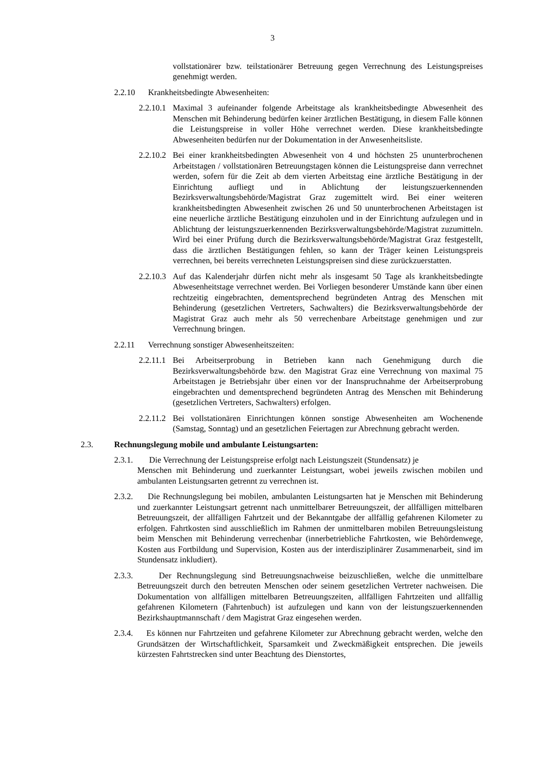3
vollstationärer bzw. teilstationärer Betreuung gegen Verrechnung des Leistungspreises genehmigt werden.
2.2.10 Krankheitsbedingte Abwesenheiten:
2.2.10.1
Maximal 3 aufeinander folgende Arbeitstage als krankheitsbedingte Abwesenheit des Menschen mit Behinderung bedürfen keiner ärztlichen Bestätigung, in diesem Falle können die Leistungspreise in voller Höhe verrechnet werden. Diese krankheitsbedingte Abwesenheiten bedürfen nur der Dokumentation in der Anwesenheitsliste.
2.2.10.2
Bei einer krankheitsbedingten Abwesenheit von 4 und höchsten 25 ununterbrochenen Arbeitstagen / vollstationären Betreuungstagen können die Leistungspreise dann verrechnet werden, sofern für die Zeit ab dem vierten Arbeitstag eine ärztliche Bestätigung in der Einrichtung aufliegt und in Ablichtung der leistungszuerkennenden Bezirksverwaltungsbehörde/Magistrat Graz zugemittelt wird. Bei einer weiteren krankheitsbedingten Abwesenheit zwischen 26 und 50 ununterbrochenen Arbeitstagen ist eine neuerliche ärztliche Bestätigung einzuholen und in der Einrichtung aufzulegen und in Ablichtung der leistungszuerkennenden Bezirksverwaltungsbehörde/Magistrat zuzumitteln. Wird bei einer Prüfung durch die Bezirksverwaltungsbehörde/Magistrat Graz festgestellt, dass die ärztlichen Bestätigungen fehlen, so kann der Träger keinen Leistungspreis verrechnen, bei bereits verrechneten Leistungspreisen sind diese zurückzuerstatten.
2.2.10.3
Auf das Kalenderjahr dürfen nicht mehr als insgesamt 50 Tage als krankheitsbedingte Abwesenheitstage verrechnet werden. Bei Vorliegen besonderer Umstände kann über einen rechtzeitig eingebrachten, dementsprechend begründeten Antrag des Menschen mit Behinderung (gesetzlichen Vertreters, Sachwalters) die Bezirksverwaltungsbehörde der Magistrat Graz auch mehr als 50 verrechenbare Arbeitstage genehmigen und zur Verrechnung bringen.
2.2.11 Verrechnung sonstiger Abwesenheitszeiten:
2.2.11.1
Bei Arbeitserprobung in Betrieben kann nach Genehmigung durch die Bezirksverwaltungsbehörde bzw. den Magistrat Graz eine Verrechnung von maximal 75 Arbeitstagen je Betriebsjahr über einen vor der Inanspruchnahme der Arbeitserprobung eingebrachten und dementsprechend begründeten Antrag des Menschen mit Behinderung (gesetzlichen Vertreters, Sachwalters) erfolgen.
2.2.11.2
Bei vollstationären Einrichtungen können sonstige Abwesenheiten am Wochenende (Samstag, Sonntag) und an gesetzlichen Feiertagen zur Abrechnung gebracht werden.
2.3. Rechnungslegung mobile und ambulante Leistungsarten:
2.3.1. Die Verrechnung der Leistungspreise erfolgt nach Leistungszeit (Stundensatz) je
Menschen mit Behinderung und zuerkannter Leistungsart, wobei jeweils zwischen mobilen und ambulanten Leistungsarten getrennt zu verrechnen ist.
2.3.2. Die Rechnungslegung bei mobilen, ambulanten Leistungsarten hat je Menschen mit Behinderung und zuerkannter Leistungsart getrennt nach unmittelbarer Betreuungszeit, der allfälligen mittelbaren Betreuungszeit, der allfälligen Fahrtzeit und der Bekanntgabe der allfällig gefahrenen Kilometer zu erfolgen. Fahrtkosten sind ausschließlich im Rahmen der unmittelbaren mobilen Betreuungsleistung beim Menschen mit Behinderung verrechenbar (innerbetriebliche Fahrtkosten, wie Behördenwege, Kosten aus Fortbildung und Supervision, Kosten aus der interdisziplinärer Zusammenarbeit, sind im Stundensatz inkludiert).
2.3.3. Der Rechnungslegung sind Betreuungsnachweise beizuschließen, welche die unmittelbare Betreuungszeit durch den betreuten Menschen oder seinem gesetzlichen Vertreter nachweisen. Die Dokumentation von allfälligen mittelbaren Betreuungszeiten, allfälligen Fahrtzeiten und allfällig gefahrenen Kilometern (Fahrtenbuch) ist aufzulegen und kann von der leistungszuerkennenden Bezirkshauptmannschaft / dem Magistrat Graz eingesehen werden.
2.3.4. Es können nur Fahrtzeiten und gefahrene Kilometer zur Abrechnung gebracht werden, welche den Grundsätzen der Wirtschaftlichkeit, Sparsamkeit und Zweckmäßigkeit entsprechen. Die jeweils kürzesten Fahrtstrecken sind unter Beachtung des Dienstortes,